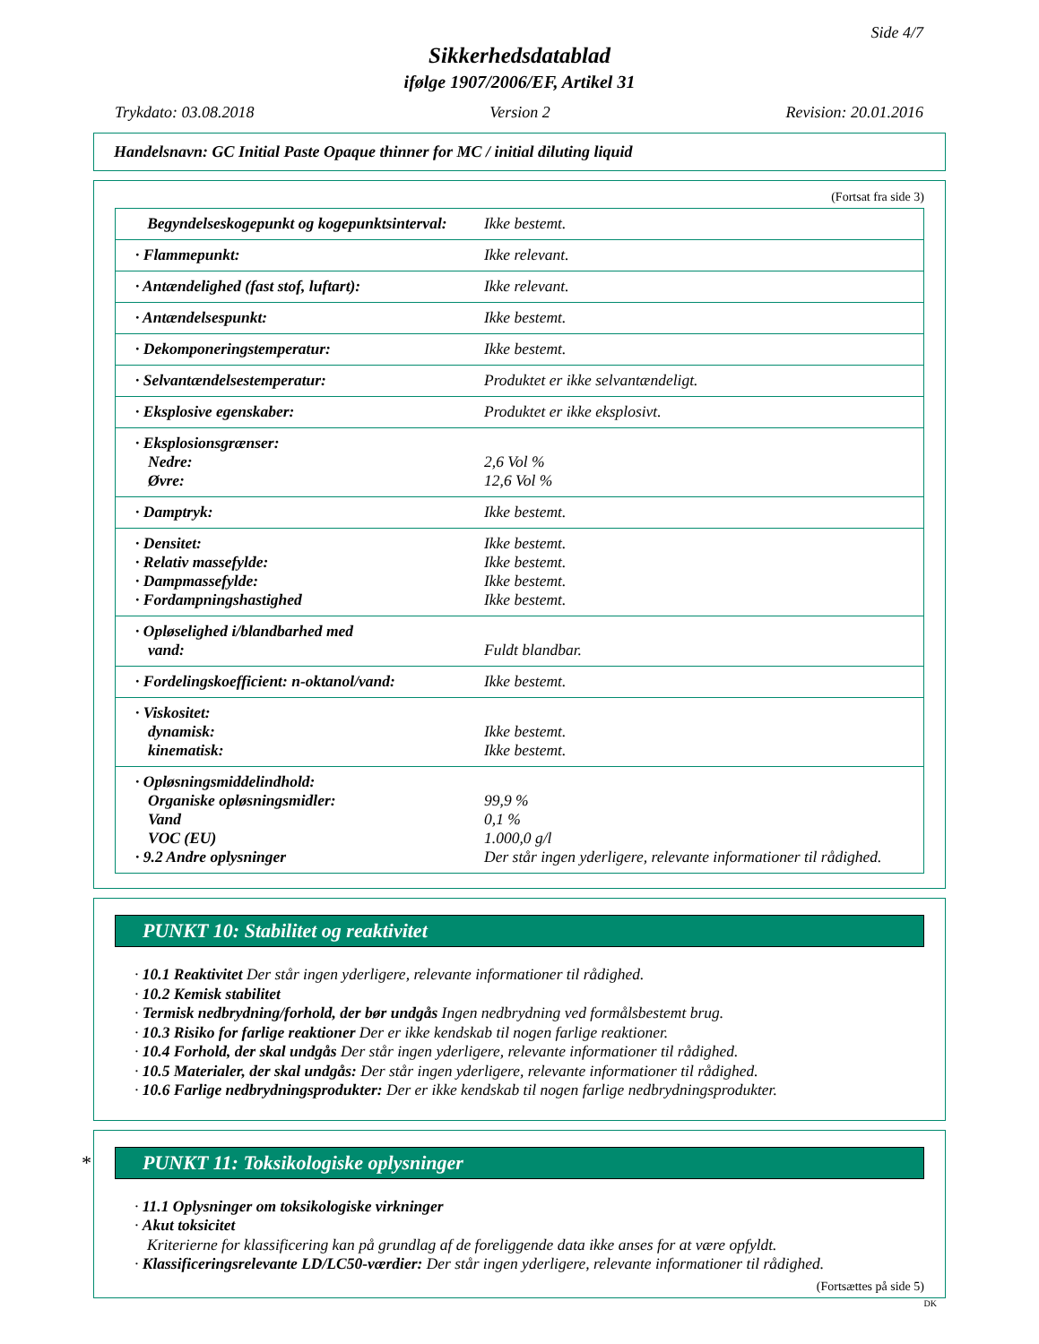Side 4/7
Sikkerhedsdatablad
ifølge 1907/2006/EF, Artikel 31
Trykdato: 03.08.2018 Version 2 Revision: 20.01.2016
Handelsnavn: GC Initial Paste Opaque thinner for MC / initial diluting liquid
(Fortsat fra side 3)
| Begyndelseskogepunkt og kogepunktsinterval: | Ikke bestemt. |
| · Flammepunkt: | Ikke relevant. |
| · Antændelighed (fast stof, luftart): | Ikke relevant. |
| · Antændelsespunkt: | Ikke bestemt. |
| · Dekomponeringstemperatur: | Ikke bestemt. |
| · Selvantændelsestemperatur: | Produktet er ikke selvantændeligt. |
| · Eksplosive egenskaber: | Produktet er ikke eksplosivt. |
| · Eksplosionsgrænser: Nedre: Øvre: | 2,6 Vol % 12,6 Vol % |
| · Damptryk: | Ikke bestemt. |
| · Densitet: · Relativ massefylde: · Dampmassefylde: · Fordampningshastighed | Ikke bestemt. Ikke bestemt. Ikke bestemt. Ikke bestemt. |
| · Opløselighed i/blandbarhed med vand: | Fuldt blandbar. |
| · Fordelingskoefficient: n-oktanol/vand: | Ikke bestemt. |
| · Viskositet: dynamisk: kinematisk: | Ikke bestemt. Ikke bestemt. |
| · Opløsningsmiddelindhold: Organiske opløsningsmidler: Vand VOC (EU) · 9.2 Andre oplysninger | 99,9 % 0,1 % 1.000,0 g/l Der står ingen yderligere, relevante informationer til rådighed. |
PUNKT 10: Stabilitet og reaktivitet
· 10.1 Reaktivitet Der står ingen yderligere, relevante informationer til rådighed.
· 10.2 Kemisk stabilitet
· Termisk nedbrydning/forhold, der bør undgås Ingen nedbrydning ved formålsbestemt brug.
· 10.3 Risiko for farlige reaktioner Der er ikke kendskab til nogen farlige reaktioner.
· 10.4 Forhold, der skal undgås Der står ingen yderligere, relevante informationer til rådighed.
· 10.5 Materialer, der skal undgås: Der står ingen yderligere, relevante informationer til rådighed.
· 10.6 Farlige nedbrydningsprodukter: Der er ikke kendskab til nogen farlige nedbrydningsprodukter.
* PUNKT 11: Toksikologiske oplysninger
· 11.1 Oplysninger om toksikologiske virkninger
· Akut toksicitet
Kriterierne for klassificering kan på grundlag af de foreliggende data ikke anses for at være opfyldt.
· Klassificeringsrelevante LD/LC50-værdier: Der står ingen yderligere, relevante informationer til rådighed.
(Fortsættes på side 5)
DK